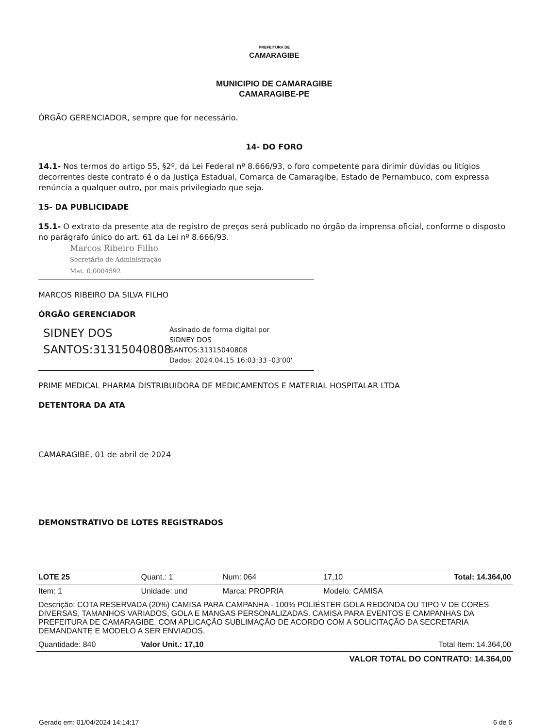PREFEITURA DE
CAMARAGIBE
MUNICIPIO DE CAMARAGIBE
CAMARAGIBE-PE
ÓRGÃO GERENCIADOR, sempre que for necessário.
14- DO FORO
14.1- Nos termos do artigo 55, §2º, da Lei Federal nº 8.666/93, o foro competente para dirimir dúvidas ou litígios decorrentes deste contrato é o da Justiça Estadual, Comarca de Camaragibe, Estado de Pernambuco, com expressa renúncia a qualquer outro, por mais privilegiado que seja.
15- DA PUBLICIDADE
15.1- O extrato da presente ata de registro de preços será publicado no órgão da imprensa oficial, conforme o disposto no parágrafo único do art. 61 da Lei nº 8.666/93.
Marcos Ribeiro Filho
Secretário de Administração
Mat. 0.0004592
MARCOS RIBEIRO DA SILVA FILHO
ÓRGÃO GERENCIADOR
SIDNEY DOS
SANTOS:31315040808
Assinado de forma digital por
SIDNEY DOS
SANTOS:31315040808
Dados: 2024.04.15 16:03:33 -03'00'
PRIME MEDICAL PHARMA DISTRIBUIDORA DE MEDICAMENTOS E MATERIAL HOSPITALAR LTDA
DETENTORA DA ATA
CAMARAGIBE, 01 de abril de 2024
DEMONSTRATIVO DE LOTES REGISTRADOS
| LOTE 25 | Quant.: 1 | Num: 064 | 17,10 | Total: 14.364,00 |
| Item: 1 | Unidade: und | Marca: PROPRIA | Modelo: CAMISA | |
| Descrição: COTA RESERVADA (20%) CAMISA PARA CAMPANHA - 100% POLIÉSTER GOLA REDONDA OU TIPO V DE CORES DIVERSAS, TAMANHOS VARIADOS, GOLA E MANGAS PERSONALIZADAS. CAMISA PARA EVENTOS E CAMPANHAS DA PREFEITURA DE CAMARAGIBE. COM APLICAÇÃO SUBLIMAÇÃO DE ACORDO COM A SOLICITAÇÃO DA SECRETARIA DEMANDANTE E MODELO A SER ENVIADOS. | | | | |
| Quantidade: 840 | Valor Unit.: 17,10 | | Total Item: 14.364,00 | |
| VALOR TOTAL DO CONTRATO: 14.364,00 | | | | |
Gerado em: 01/04/2024 14:14:17 6 de 6